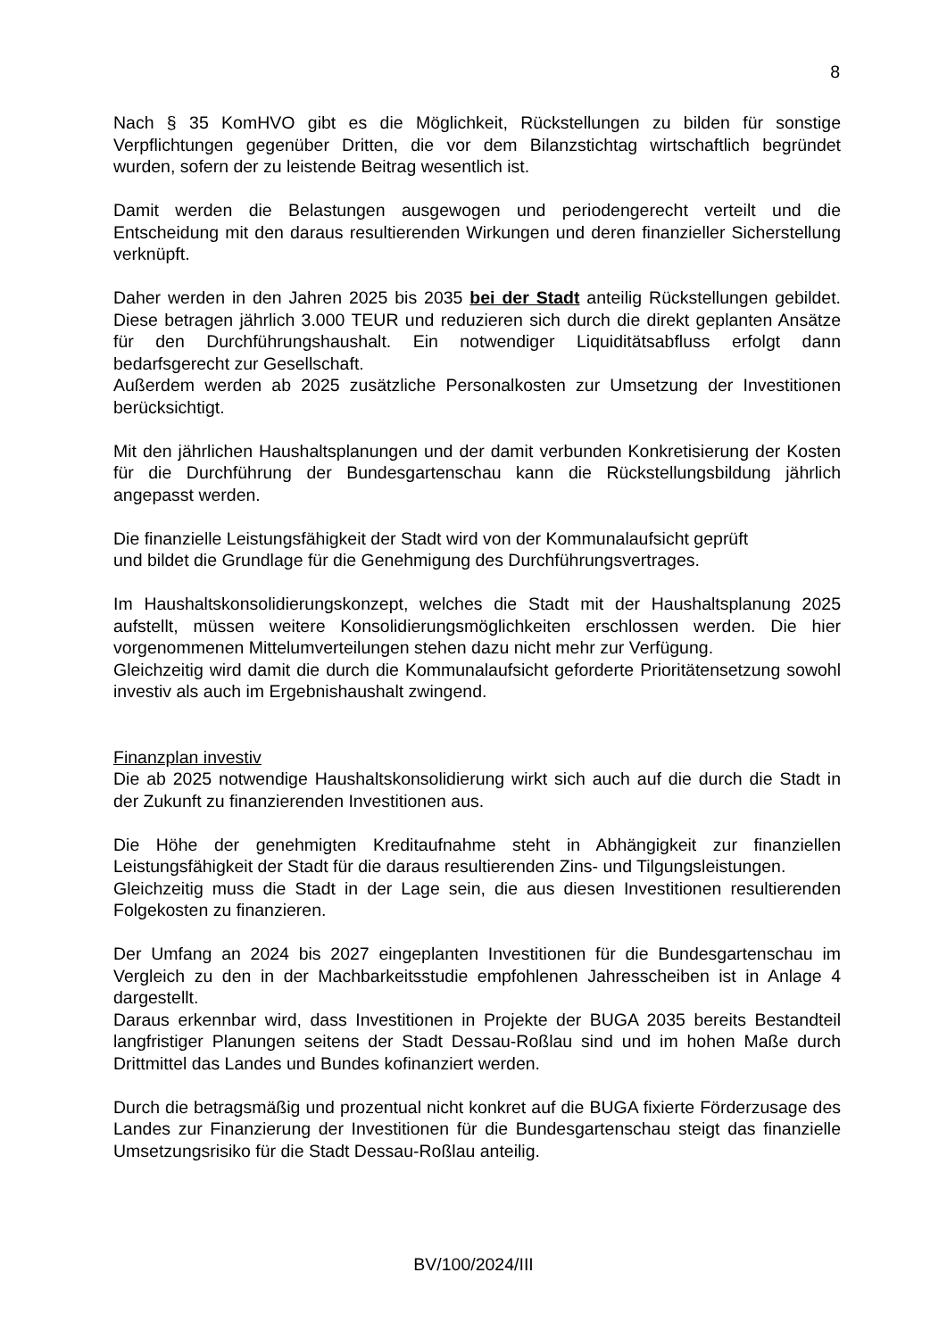8
Nach § 35 KomHVO gibt es die Möglichkeit, Rückstellungen zu bilden für sonstige Verpflichtungen gegenüber Dritten, die vor dem Bilanzstichtag wirtschaftlich begründet wurden, sofern der zu leistende Beitrag wesentlich ist.
Damit werden die Belastungen ausgewogen und periodengerecht verteilt und die Entscheidung mit den daraus resultierenden Wirkungen und deren finanzieller Sicherstellung verknüpft.
Daher werden in den Jahren 2025 bis 2035 bei der Stadt anteilig Rückstellungen gebildet. Diese betragen jährlich 3.000 TEUR und reduzieren sich durch die direkt geplanten Ansätze für den Durchführungshaushalt. Ein notwendiger Liquiditätsabfluss erfolgt dann bedarfsgerecht zur Gesellschaft.
Außerdem werden ab 2025 zusätzliche Personalkosten zur Umsetzung der Investitionen berücksichtigt.
Mit den jährlichen Haushaltsplanungen und der damit verbunden Konkretisierung der Kosten für die Durchführung der Bundesgartenschau kann die Rückstellungsbildung jährlich angepasst werden.
Die finanzielle Leistungsfähigkeit der Stadt wird von der Kommunalaufsicht geprüft
und bildet die Grundlage für die Genehmigung des Durchführungsvertrages.
Im Haushaltskonsolidierungskonzept, welches die Stadt mit der Haushaltsplanung 2025 aufstellt, müssen weitere Konsolidierungsmöglichkeiten erschlossen werden. Die hier vorgenommenen Mittelumverteilungen stehen dazu nicht mehr zur Verfügung.
Gleichzeitig wird damit die durch die Kommunalaufsicht geforderte Prioritätensetzung sowohl investiv als auch im Ergebnishaushalt zwingend.
Finanzplan investiv
Die ab 2025 notwendige Haushaltskonsolidierung wirkt sich auch auf die durch die Stadt in der Zukunft zu finanzierenden Investitionen aus.
Die Höhe der genehmigten Kreditaufnahme steht in Abhängigkeit zur finanziellen Leistungsfähigkeit der Stadt für die daraus resultierenden Zins- und Tilgungsleistungen.
Gleichzeitig muss die Stadt in der Lage sein, die aus diesen Investitionen resultierenden Folgekosten zu finanzieren.
Der Umfang an 2024 bis 2027 eingeplanten Investitionen für die Bundesgartenschau im Vergleich zu den in der Machbarkeitsstudie empfohlenen Jahresscheiben ist in Anlage 4 dargestellt.
Daraus erkennbar wird, dass Investitionen in Projekte der BUGA 2035 bereits Bestandteil langfristiger Planungen seitens der Stadt Dessau-Roßlau sind und im hohen Maße durch Drittmittel das Landes und Bundes kofinanziert werden.
Durch die betragsmäßig und prozentual nicht konkret auf die BUGA fixierte Förderzusage des Landes zur Finanzierung der Investitionen für die Bundesgartenschau steigt das finanzielle Umsetzungsrisiko für die Stadt Dessau-Roßlau anteilig.
BV/100/2024/III